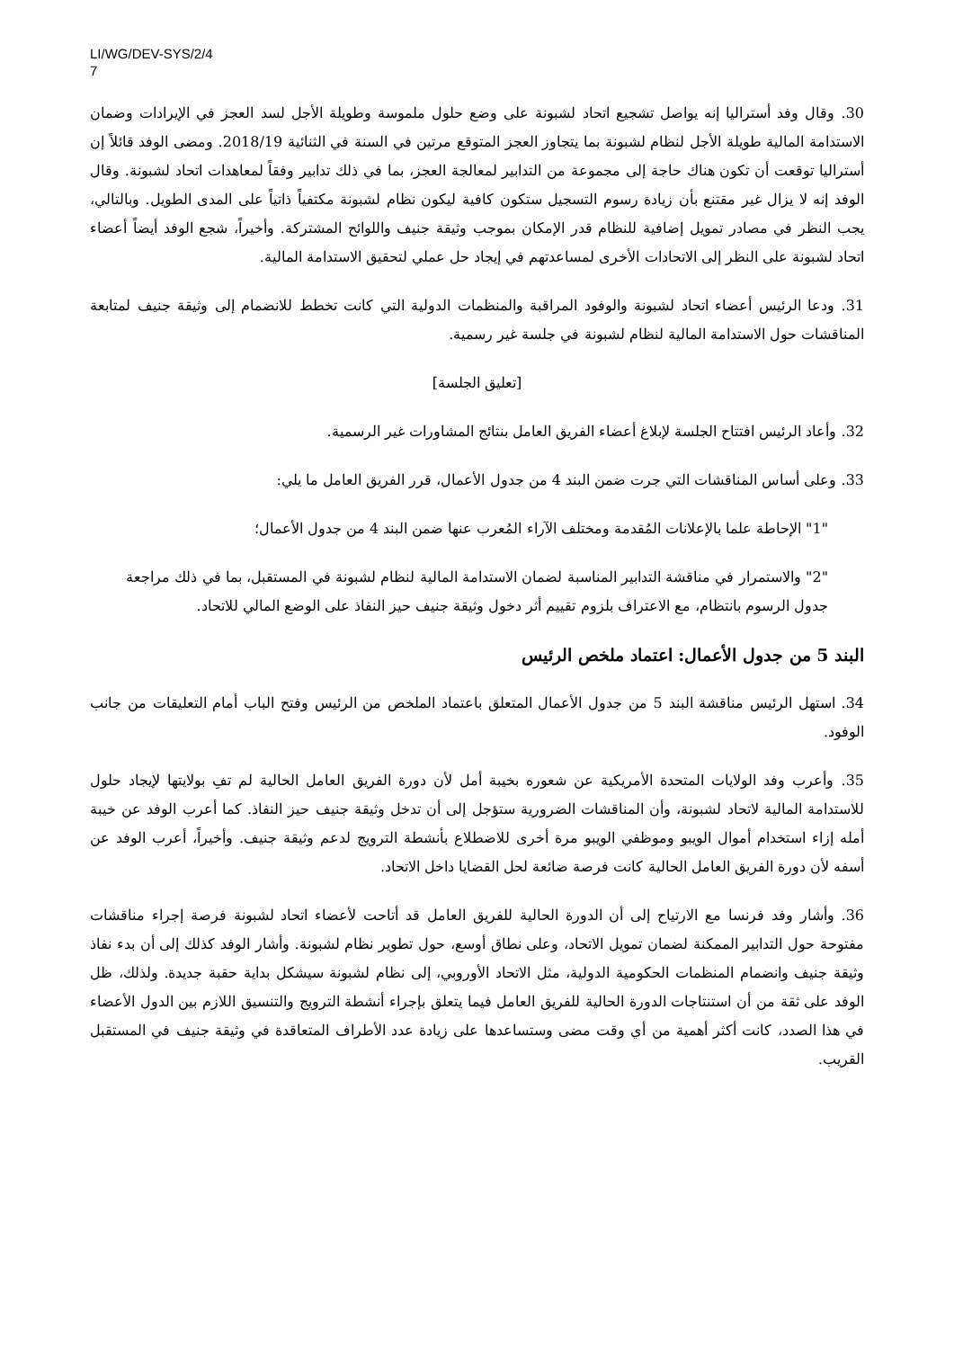LI/WG/DEV-SYS/2/4
7
30. وقال وفد أستراليا إنه يواصل تشجيع اتحاد لشبونة على وضع حلول ملموسة وطويلة الأجل لسد العجز في الإيرادات وضمان الاستدامة المالية طويلة الأجل لنظام لشبونة بما يتجاوز العجز المتوقع مرتين في السنة في الثنائية 2018/19. ومضى الوفد قائلاً إن أستراليا توقعت أن تكون هناك حاجة إلى مجموعة من التدابير لمعالجة العجز، بما في ذلك تدابير وفقاً لمعاهدات اتحاد لشبونة. وقال الوفد إنه لا يزال غير مقتنع بأن زيادة رسوم التسجيل ستكون كافية ليكون نظام لشبونة مكتفياً ذاتياً على المدى الطويل. وبالتالي، يجب النظر في مصادر تمويل إضافية للنظام قدر الإمكان بموجب وثيقة جنيف واللوائح المشتركة. وأخيراً، شجع الوفد أيضاً أعضاء اتحاد لشبونة على النظر إلى الاتحادات الأخرى لمساعدتهم في إيجاد حل عملي لتحقيق الاستدامة المالية.
31. ودعا الرئيس أعضاء اتحاد لشبونة والوفود المراقبة والمنظمات الدولية التي كانت تخطط للانضمام إلى وثيقة جنيف لمتابعة المناقشات حول الاستدامة المالية لنظام لشبونة في جلسة غير رسمية.
[تعليق الجلسة]
32. وأعاد الرئيس افتتاح الجلسة لإبلاغ أعضاء الفريق العامل بنتائج المشاورات غير الرسمية.
33. وعلى أساس المناقشات التي جرت ضمن البند 4 من جدول الأعمال، قرر الفريق العامل ما يلي:
"1" الإحاطة علما بالإعلانات المُقدمة ومختلف الآراء المُعرب عنها ضمن البند 4 من جدول الأعمال؛
"2" والاستمرار في مناقشة التدابير المناسبة لضمان الاستدامة المالية لنظام لشبونة في المستقبل، بما في ذلك مراجعة جدول الرسوم بانتظام، مع الاعتراف بلزوم تقييم أثر دخول وثيقة جنيف حيز النفاذ على الوضع المالي للاتحاد.
البند 5 من جدول الأعمال: اعتماد ملخص الرئيس
34. استهل الرئيس مناقشة البند 5 من جدول الأعمال المتعلق باعتماد الملخص من الرئيس وفتح الباب أمام التعليقات من جانب الوفود.
35. وأعرب وفد الولايات المتحدة الأمريكية عن شعوره بخيبة أمل لأن دورة الفريق العامل الحالية لم تفِ بولايتها لإيجاد حلول للاستدامة المالية لاتحاد لشبونة، وأن المناقشات الضرورية ستؤجل إلى أن تدخل وثيقة جنيف حيز النفاذ. كما أعرب الوفد عن خيبة أمله إزاء استخدام أموال الويبو وموظفي الويبو مرة أخرى للاضطلاع بأنشطة الترويج لدعم وثيقة جنيف. وأخيراً، أعرب الوفد عن أسفه لأن دورة الفريق العامل الحالية كانت فرصة ضائعة لحل القضايا داخل الاتحاد.
36. وأشار وفد فرنسا مع الارتياح إلى أن الدورة الحالية للفريق العامل قد أتاحت لأعضاء اتحاد لشبونة فرصة إجراء مناقشات مفتوحة حول التدابير الممكنة لضمان تمويل الاتحاد، وعلى نطاق أوسع، حول تطوير نظام لشبونة. وأشار الوفد كذلك إلى أن بدء نفاذ وثيقة جنيف وانضمام المنظمات الحكومية الدولية، مثل الاتحاد الأوروبي، إلى نظام لشبونة سيشكل بداية حقبة جديدة. ولذلك، ظل الوفد على ثقة من أن استنتاجات الدورة الحالية للفريق العامل فيما يتعلق بإجراء أنشطة الترويج والتنسيق اللازم بين الدول الأعضاء في هذا الصدد، كانت أكثر أهمية من أي وقت مضى وستساعدها على زيادة عدد الأطراف المتعاقدة في وثيقة جنيف في المستقبل القريب.